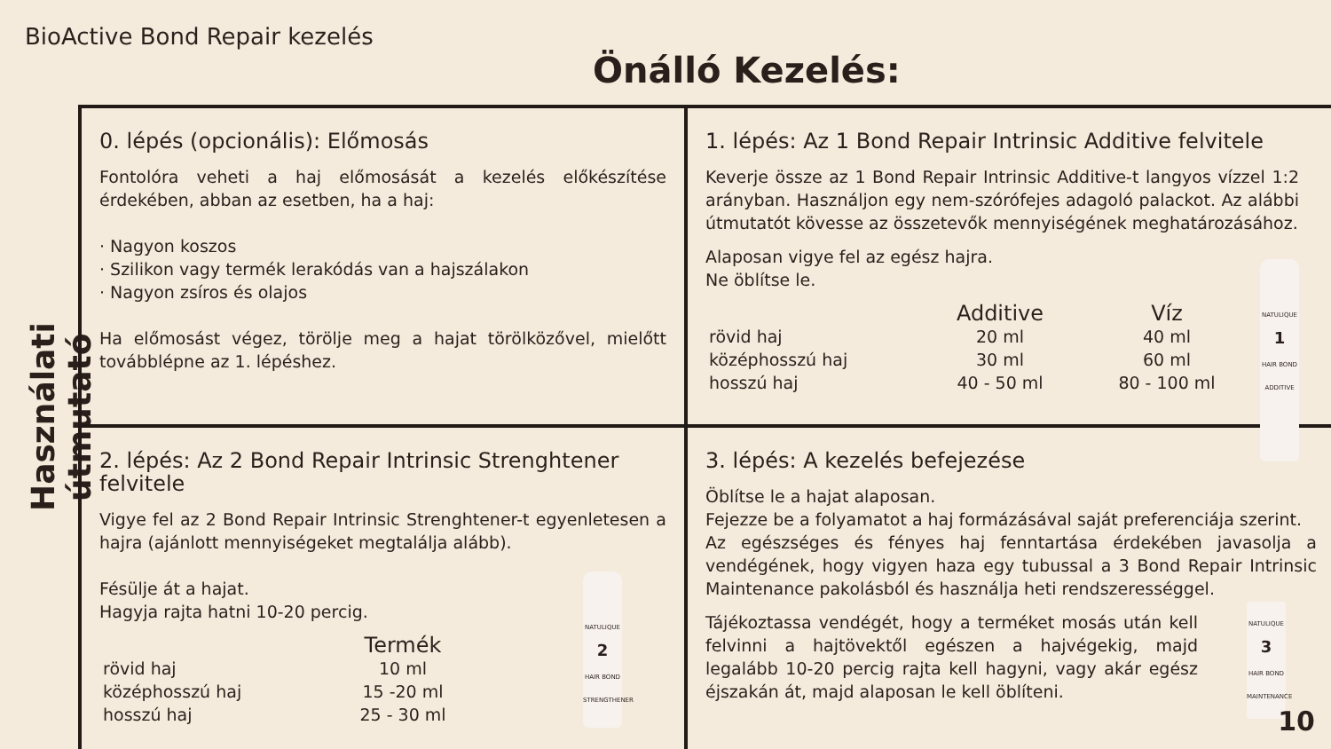BioActive Bond Repair kezelés
Önálló Kezelés:
Használati útmutató
0. lépés (opcionális): Előmosás
Fontolóra veheti a haj előmosását a kezelés előkészítése érdekében, abban az esetben, ha a haj:
· Nagyon koszos
· Szilikon vagy termék lerakódás van a hajszálakon
· Nagyon zsíros és olajos
Ha előmosást végez, törölje meg a hajat törölközővel, mielőtt továbblépne az 1. lépéshez.
1. lépés: Az 1 Bond Repair Intrinsic Additive felvitele
Keverje össze az 1 Bond Repair Intrinsic Additive-t langyos vízzel 1:2 arányban. Használjon egy nem-szórófejes adagoló palackot. Az alábbi útmutatót kövesse az összetevők mennyiségének meghatározásához.
Alaposan vigye fel az egész hajra.
Ne öblítse le.
| | Additive | Víz |
| --- | --- | --- |
| rövid haj | 20 ml | 40 ml |
| középhosszú haj | 30 ml | 60 ml |
| hosszú haj | 40 - 50 ml | 80 - 100 ml |
NATULIQUE
1
HAIR BOND ADDITIVE
2. lépés: Az 2 Bond Repair Intrinsic Strenghtener felvitele
Vigye fel az 2 Bond Repair Intrinsic Strenghtener-t egyenletesen a hajra (ajánlott mennyiségeket megtalálja alább).
Fésülje át a hajat.
Hagyja rajta hatni 10-20 percig.
| | Termék |
| --- | --- |
| rövid haj | 10 ml |
| középhosszú haj | 15 -20 ml |
| hosszú haj | 25 - 30 ml |
NATULIQUE
2
HAIR BOND STRENGTHENER
3. lépés: A kezelés befejezése
Öblítse le a hajat alaposan.
Fejezze be a folyamatot a haj formázásával saját preferenciája szerint.
Az egészséges és fényes haj fenntartása érdekében javasolja a vendégének, hogy vigyen haza egy tubussal a 3 Bond Repair Intrinsic Maintenance pakolásból és használja heti rendszerességgel.
Tájékoztassa vendégét, hogy a terméket mosás után kell felvinni a hajtövektől egészen a hajvégekig, majd legalább 10-20 percig rajta kell hagyni, vagy akár egész éjszakán át, majd alaposan le kell öblíteni.
NATULIQUE
3
HAIR BOND MAINTENANCE
10